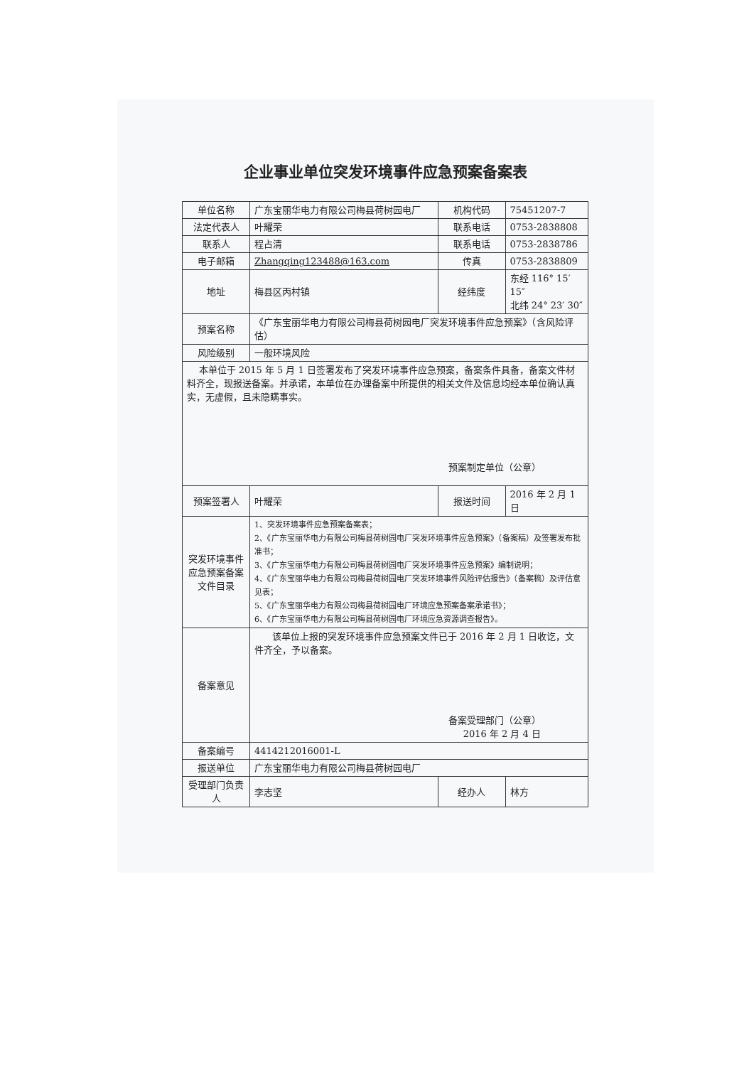企业事业单位突发环境事件应急预案备案表
| 单位名称 | 广东宝丽华电力有限公司梅县荷树园电厂 | 机构代码 | 75451207-7 |
| 法定代表人 | 叶耀荣 | 联系电话 | 0753-2838808 |
| 联系人 | 程占清 | 联系电话 | 0753-2838786 |
| 电子邮箱 | Zhangqing123488@163.com | 传真 | 0753-2838809 |
| 地址 | 梅县区丙村镇 | 经纬度 | 东经 116° 15′ 15″ 北纬 24° 23′ 30″ |
| 预案名称 | 《广东宝丽华电力有限公司梅县荷树园电厂突发环境事件应急预案》（含风险评估） | | |
| 风险级别 | 一般环境风险 | | |
| 本单位于 2015 年 5 月 1 日签署发布了突发环境事件应急预案，备案条件具备，备案文件材料齐全，现报送备案。并承诺，本单位在办理备案中所提供的相关文件及信息均经本单位确认真实，无虚假，且未隐瞒事实。 预案制定单位（公章） | | | |
| 预案签署人 | 叶耀荣 | 报送时间 | 2016 年 2 月 1 日 |
| 突发环境事件应急预案备案文件目录 | 1、突发环境事件应急预案备案表； 2、《广东宝丽华电力有限公司梅县荷树园电厂突发环境事件应急预案》（备案稿）及签署发布批准书； 3、《广东宝丽华电力有限公司梅县荷树园电厂突发环境事件应急预案》编制说明； 4、《广东宝丽华电力有限公司梅县荷树园电厂突发环境事件风险评估报告》（备案稿）及评估意见表； 5、《广东宝丽华电力有限公司梅县荷树园电厂环境应急预案备案承诺书》； 6、《广东宝丽华电力有限公司梅县荷树园电厂环境应急资源调查报告》。 | | |
| 备案意见 | 该单位上报的突发环境事件应急预案文件已于 2016 年 2 月 1 日收讫，文件齐全，予以备案。 备案受理部门（公章） 2016 年 2 月 4 日 | | |
| 备案编号 | 4414212016001-L | | |
| 报送单位 | 广东宝丽华电力有限公司梅县荷树园电厂 | | |
| 受理部门负责人 | 李志坚 | 经办人 | 林方 |